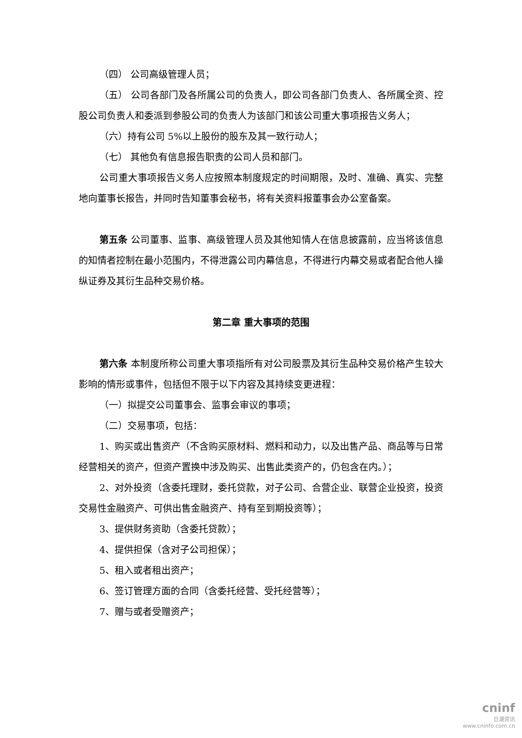（四） 公司高级管理人员；
（五） 公司各部门及各所属公司的负责人，即公司各部门负责人、各所属全资、控股公司负责人和委派到参股公司的负责人为该部门和该公司重大事项报告义务人；
（六）持有公司 5%以上股份的股东及其一致行动人；
（七） 其他负有信息报告职责的公司人员和部门。
公司重大事项报告义务人应按照本制度规定的时间期限，及时、准确、真实、完整地向董事长报告，并同时告知董事会秘书，将有关资料报董事会办公室备案。
第五条 公司董事、监事、高级管理人员及其他知情人在信息披露前，应当将该信息的知情者控制在最小范围内，不得泄露公司内幕信息，不得进行内幕交易或者配合他人操纵证券及其衍生品种交易价格。
第二章 重大事项的范围
第六条 本制度所称公司重大事项指所有对公司股票及其衍生品种交易价格产生较大影响的情形或事件，包括但不限于以下内容及其持续变更进程：
（一）拟提交公司董事会、监事会审议的事项；
（二）交易事项，包括：
1、购买或出售资产（不含购买原材料、燃料和动力，以及出售产品、商品等与日常经营相关的资产，但资产置换中涉及购买、出售此类资产的，仍包含在内。）；
2、对外投资（含委托理财，委托贷款，对子公司、合营企业、联营企业投资，投资交易性金融资产、可供出售金融资产、持有至到期投资等）；
3、提供财务资助（含委托贷款）；
4、提供担保（含对子公司担保）；
5、租入或者租出资产；
6、签订管理方面的合同（含委托经营、受托经营等）；
7、赠与或者受赠资产；
cninf
巨潮资讯
www.cninfo.com.cn